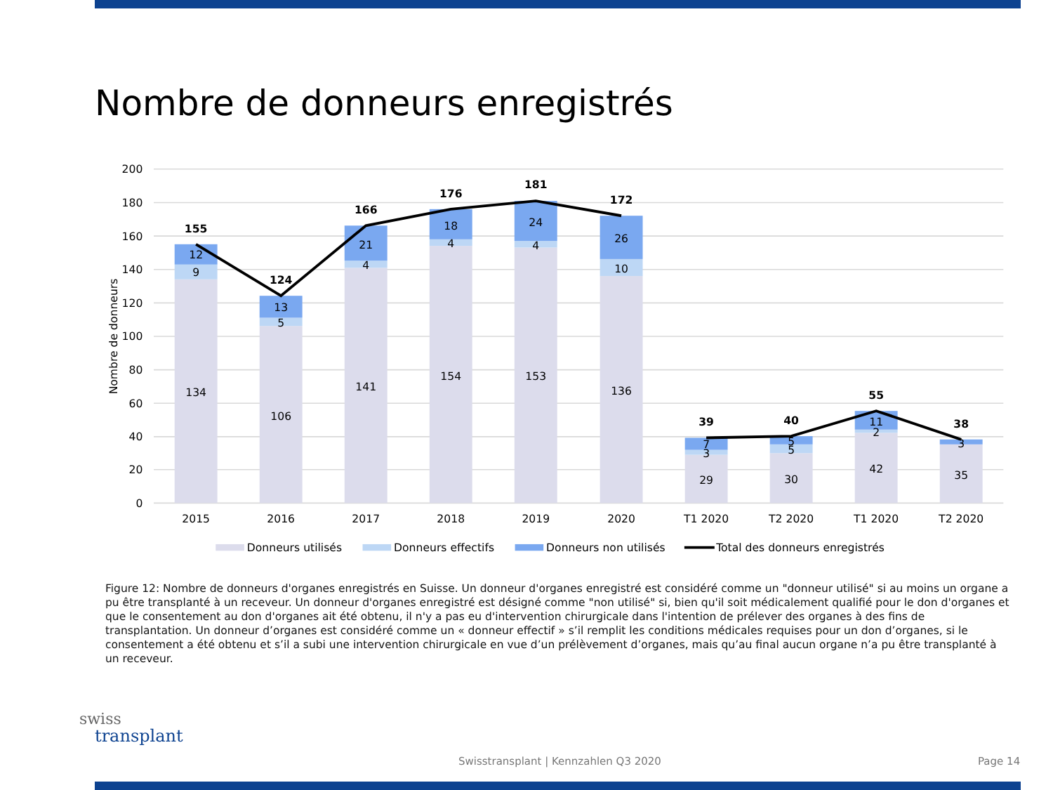Nombre de donneurs enregistrés
200
180
160
140
120
100
80
60
40
20
0
Nombre de donneurs
134
9
12
155
106
5
13
124
141
4
21
166
154
4
18
176
153
4
24
181
136
10
26
172
29
3
7
39
30
5
5
40
42
2
11
55
35
3
38
2015
2016
2017
2018
2019
2020
T1 2020
T2 2020
T1 2020
T2 2020
Donneurs utilisés
Donneurs effectifs
Donneurs non utilisés
Total des donneurs enregistrés
Figure 12: Nombre de donneurs d'organes enregistrés en Suisse. Un donneur d'organes enregistré est considéré comme un "donneur utilisé" si au moins un organe a pu être transplanté à un receveur. Un donneur d'organes enregistré est désigné comme "non utilisé" si, bien qu'il soit médicalement qualifié pour le don d'organes et que le consentement au don d'organes ait été obtenu, il n'y a pas eu d'intervention chirurgicale dans l'intention de prélever des organes à des fins de transplantation. Un donneur d’organes est considéré comme un « donneur effectif » s’il remplit les conditions médicales requises pour un don d’organes, si le consentement a été obtenu et s’il a subi une intervention chirurgicale en vue d’un prélèvement d’organes, mais qu’au final aucun organe n’a pu être transplanté à un receveur.
swiss
transplant
Swisstransplant | Kennzahlen Q3 2020
Page 14